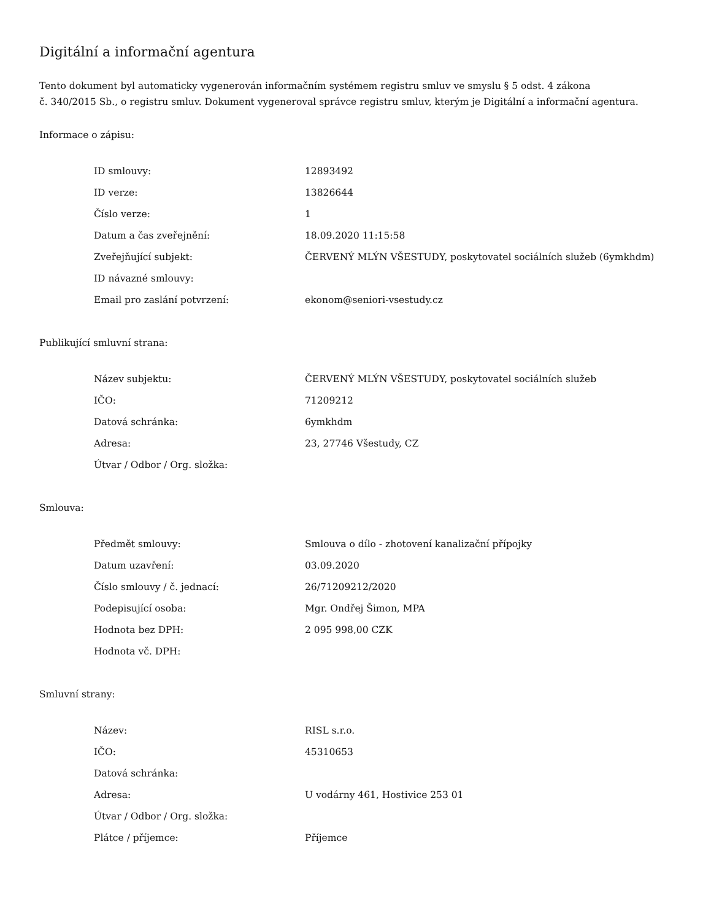Digitální a informační agentura
Tento dokument byl automaticky vygenerován informačním systémem registru smluv ve smyslu § 5 odst. 4 zákona
č. 340/2015 Sb., o registru smluv. Dokument vygeneroval správce registru smluv, kterým je Digitální a informační agentura.
Informace o zápisu:
| ID smlouvy: | 12893492 |
| ID verze: | 13826644 |
| Číslo verze: | 1 |
| Datum a čas zveřejnění: | 18.09.2020 11:15:58 |
| Zveřejňující subjekt: | ČERVENÝ MLÝN VŠESTUDY, poskytovatel sociálních služeb (6ymkhdm) |
| ID návazné smlouvy: | |
| Email pro zaslání potvrzení: | ekonom@seniori-vsestudy.cz |
Publikující smluvní strana:
| Název subjektu: | ČERVENÝ MLÝN VŠESTUDY, poskytovatel sociálních služeb |
| IČO: | 71209212 |
| Datová schránka: | 6ymkhdm |
| Adresa: | 23, 27746 Všestudy, CZ |
| Útvar / Odbor / Org. složka: | |
Smlouva:
| Předmět smlouvy: | Smlouva o dílo - zhotovení kanalizační přípojky |
| Datum uzavření: | 03.09.2020 |
| Číslo smlouvy / č. jednací: | 26/71209212/2020 |
| Podepisující osoba: | Mgr. Ondřej Šimon, MPA |
| Hodnota bez DPH: | 2 095 998,00 CZK |
| Hodnota vč. DPH: | |
Smluvní strany:
| Název: | RISL s.r.o. |
| IČO: | 45310653 |
| Datová schránka: | |
| Adresa: | U vodárny 461, Hostivice 253 01 |
| Útvar / Odbor / Org. složka: | |
| Plátce / příjemce: | Příjemce |